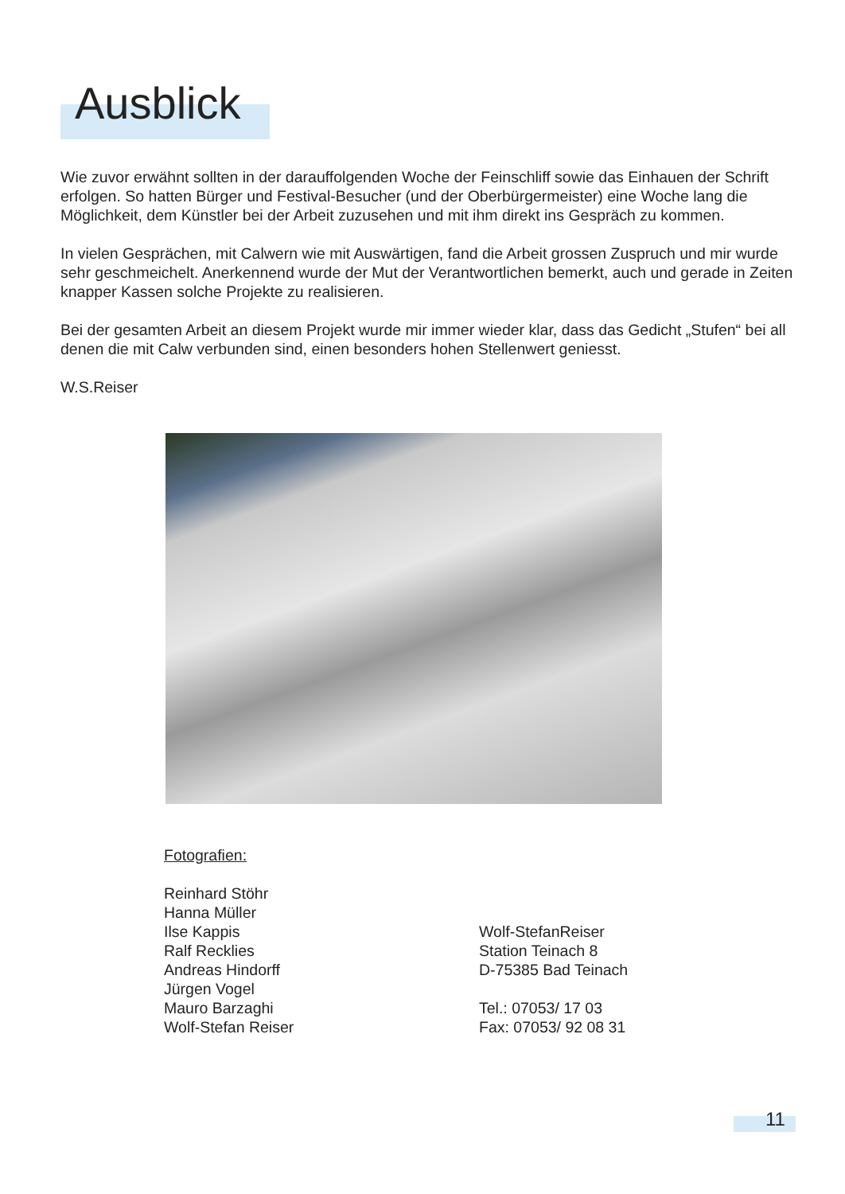Ausblick
Wie zuvor erwähnt sollten in der darauffolgenden Woche der Feinschliff sowie das Einhauen der Schrift erfolgen. So hatten Bürger und Festival-Besucher (und der Oberbürgermeister) eine Woche lang die Möglichkeit, dem Künstler bei der Arbeit zuzusehen und mit ihm direkt ins Gespräch zu kommen.
In vielen Gesprächen, mit Calwern wie mit Auswärtigen, fand die Arbeit grossen Zuspruch und mir wurde sehr geschmeichelt. Anerkennend wurde der Mut der Verantwortlichen bemerkt, auch und gerade in Zeiten knapper Kassen solche Projekte zu realisieren.
Bei der gesamten Arbeit an diesem Projekt wurde mir immer wieder klar, dass das Gedicht „Stufen“ bei all denen die mit Calw verbunden sind, einen besonders hohen Stellenwert geniesst.
W.S.Reiser
Fotografien:
Reinhard Stöhr
Hanna Müller
Ilse Kappis
Ralf Recklies
Andreas Hindorff
Jürgen Vogel
Mauro Barzaghi
Wolf-Stefan Reiser
Wolf-StefanReiser
Station Teinach 8
D-75385 Bad Teinach
Tel.: 07053/ 17 03
Fax: 07053/ 92 08 31
11